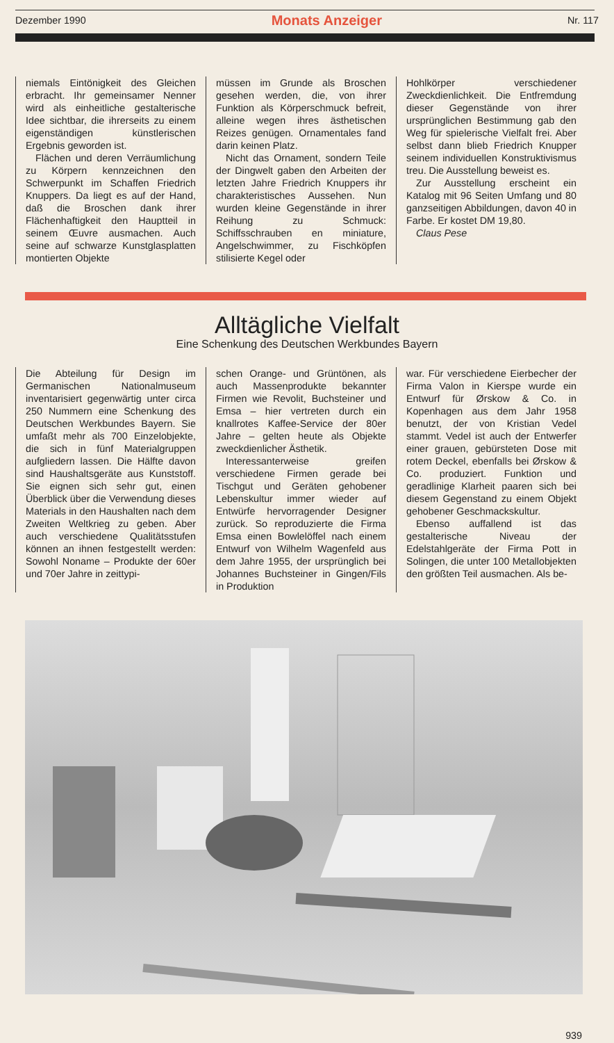Dezember 1990 Monats Anzeiger Nr. 117
niemals Eintönigkeit des Gleichen erbracht. Ihr gemeinsamer Nenner wird als einheitliche gestalterische Idee sichtbar, die ihrerseits zu einem eigenständigen künstlerischen Ergebnis geworden ist.
Flächen und deren Verräumlichung zu Körpern kennzeichnen den Schwerpunkt im Schaffen Friedrich Knuppers. Da liegt es auf der Hand, daß die Broschen dank ihrer Flächenhaftigkeit den Hauptteil in seinem Œuvre ausmachen. Auch seine auf schwarze Kunstglasplatten montierten Objekte
müssen im Grunde als Broschen gesehen werden, die, von ihrer Funktion als Körperschmuck befreit, alleine wegen ihres ästhetischen Reizes genügen. Ornamentales fand darin keinen Platz.
Nicht das Ornament, sondern Teile der Dingwelt gaben den Arbeiten der letzten Jahre Friedrich Knuppers ihr charakteristisches Aussehen. Nun wurden kleine Gegenstände in ihrer Reihung zu Schmuck: Schiffsschrauben en miniature, Angelschwimmer, zu Fischköpfen stilisierte Kegel oder
Hohlkörper verschiedener Zweckdienlichkeit. Die Entfremdung dieser Gegenstände von ihrer ursprünglichen Bestimmung gab den Weg für spielerische Vielfalt frei. Aber selbst dann blieb Friedrich Knupper seinem individuellen Konstruktivismus treu. Die Ausstellung beweist es.
Zur Ausstellung erscheint ein Katalog mit 96 Seiten Umfang und 80 ganzseitigen Abbildungen, davon 40 in Farbe. Er kostet DM 19,80.
Claus Pese
Alltägliche Vielfalt
Eine Schenkung des Deutschen Werkbundes Bayern
Die Abteilung für Design im Germanischen Nationalmuseum inventarisiert gegenwärtig unter circa 250 Nummern eine Schenkung des Deutschen Werkbundes Bayern. Sie umfaßt mehr als 700 Einzelobjekte, die sich in fünf Materialgruppen aufgliedern lassen. Die Hälfte davon sind Haushaltsgeräte aus Kunststoff. Sie eignen sich sehr gut, einen Überblick über die Verwendung dieses Materials in den Haushalten nach dem Zweiten Weltkrieg zu geben. Aber auch verschiedene Qualitätsstufen können an ihnen festgestellt werden: Sowohl Noname – Produkte der 60er und 70er Jahre in zeittypi-
schen Orange- und Grüntönen, als auch Massenprodukte bekannter Firmen wie Revolit, Buchsteiner und Emsa – hier vertreten durch ein knallrotes Kaffee-Service der 80er Jahre – gelten heute als Objekte zweckdienlicher Ästhetik.
Interessanterweise greifen verschiedene Firmen gerade bei Tischgut und Geräten gehobener Lebenskultur immer wieder auf Entwürfe hervorragender Designer zurück. So reproduzierte die Firma Emsa einen Bowlelöffel nach einem Entwurf von Wilhelm Wagenfeld aus dem Jahre 1955, der ursprünglich bei Johannes Buchsteiner in Gingen/Fils in Produktion
war. Für verschiedene Eierbecher der Firma Valon in Kierspe wurde ein Entwurf für Ørskow & Co. in Kopenhagen aus dem Jahr 1958 benutzt, der von Kristian Vedel stammt. Vedel ist auch der Entwerfer einer grauen, gebürsteten Dose mit rotem Deckel, ebenfalls bei Ørskow & Co. produziert. Funktion und geradlinige Klarheit paaren sich bei diesem Gegenstand zu einem Objekt gehobener Geschmackskultur.
Ebenso auffallend ist das gestalterische Niveau der Edelstahlgeräte der Firma Pott in Solingen, die unter 100 Metallobjekten den größten Teil ausmachen. Als be-
939